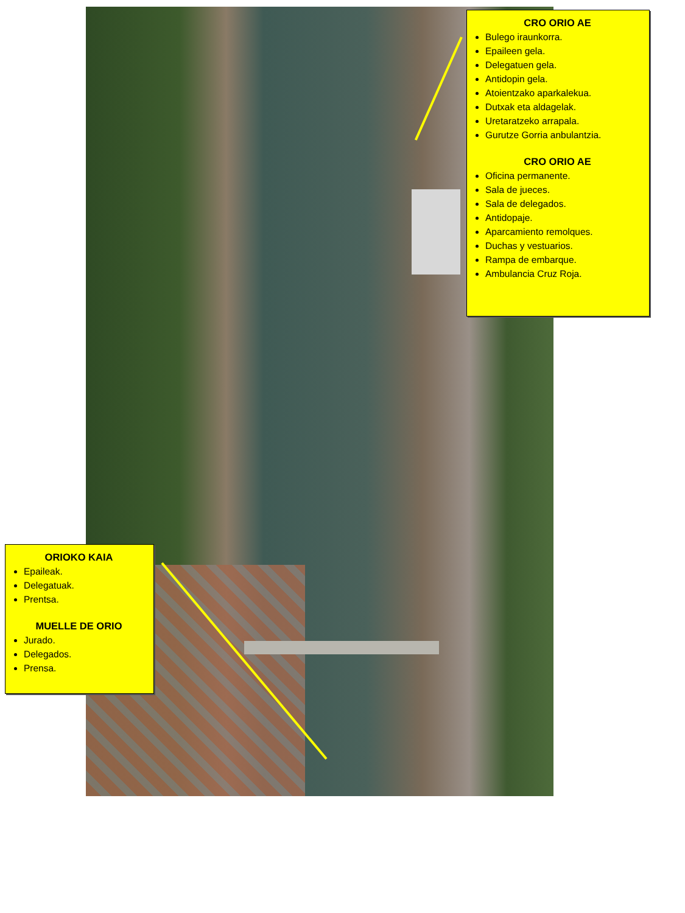CRO ORIO AE
Bulego iraunkorra.
Epaileen gela.
Delegatuen gela.
Antidopin gela.
Atoientzako aparkalekua.
Dutxak eta aldagelak.
Uretaratzeko arrapala.
Gurutze Gorria anbulantzia.
CRO ORIO AE
Oficina permanente.
Sala de jueces.
Sala de delegados.
Antidopaje.
Aparcamiento remolques.
Duchas y vestuarios.
Rampa de embarque.
Ambulancia Cruz Roja.
ORIOKO KAIA
Epaileak.
Delegatuak.
Prentsa.
MUELLE DE ORIO
Jurado.
Delegados.
Prensa.